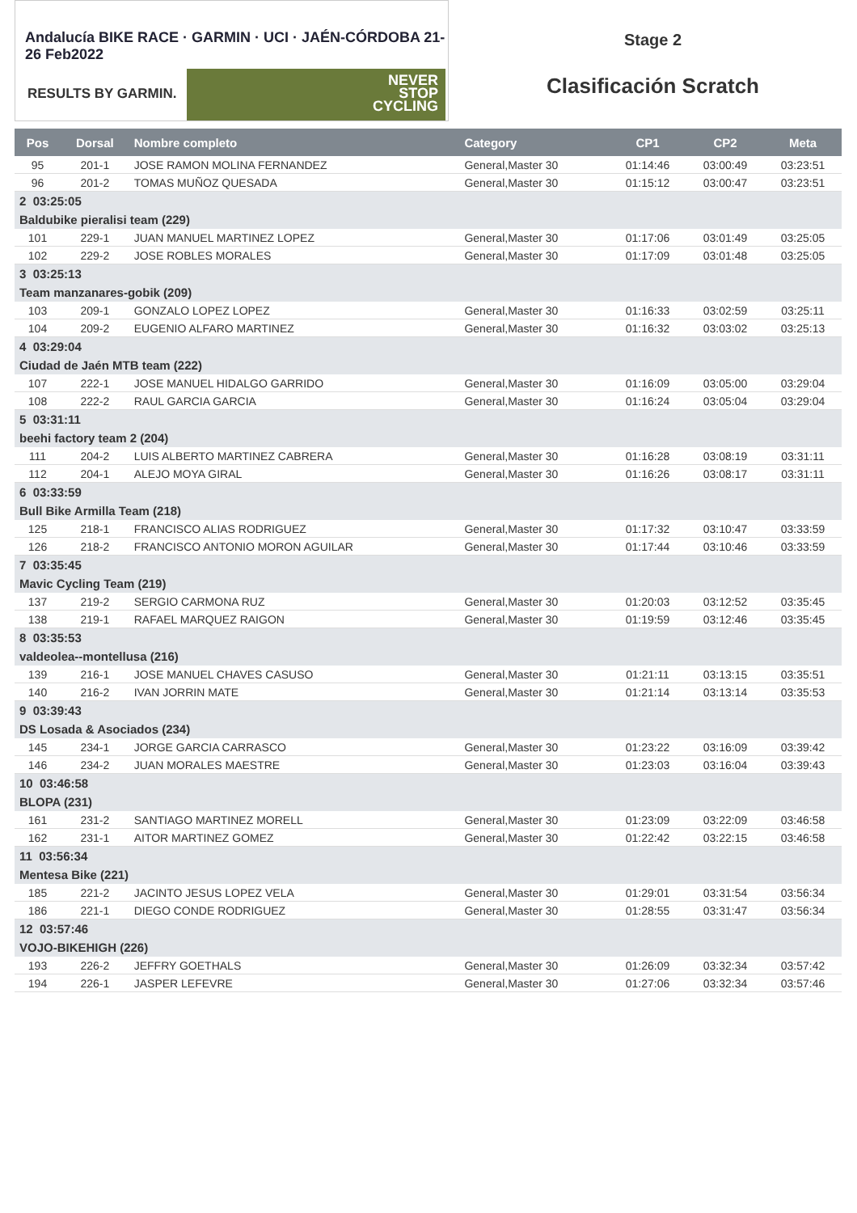Andalucía BIKE RACE · GARMIN · UCI · JAÉN-CÓRDOBA 21-26 Feb2022
RESULTS BY GARMIN.
NEVER
STOP
CYCLING
Stage 2
Clasificación Scratch
| Pos | Dorsal | Nombre completo | Category | CP1 | CP2 | Meta |
| --- | --- | --- | --- | --- | --- | --- |
| 95 | 201-1 | JOSE RAMON MOLINA FERNANDEZ | General,Master 30 | 01:14:46 | 03:00:49 | 03:23:51 |
| 96 | 201-2 | TOMAS MUÑOZ QUESADA | General,Master 30 | 01:15:12 | 03:00:47 | 03:23:51 |
| 2 03:25:05 | | | | | | |
| Baldubike pieralisi team (229) | | | | | | |
| 101 | 229-1 | JUAN MANUEL MARTINEZ LOPEZ | General,Master 30 | 01:17:06 | 03:01:49 | 03:25:05 |
| 102 | 229-2 | JOSE ROBLES MORALES | General,Master 30 | 01:17:09 | 03:01:48 | 03:25:05 |
| 3 03:25:13 | | | | | | |
| Team manzanares-gobik (209) | | | | | | |
| 103 | 209-1 | GONZALO LOPEZ LOPEZ | General,Master 30 | 01:16:33 | 03:02:59 | 03:25:11 |
| 104 | 209-2 | EUGENIO ALFARO MARTINEZ | General,Master 30 | 01:16:32 | 03:03:02 | 03:25:13 |
| 4 03:29:04 | | | | | | |
| Ciudad de Jaén MTB team (222) | | | | | | |
| 107 | 222-1 | JOSE MANUEL HIDALGO GARRIDO | General,Master 30 | 01:16:09 | 03:05:00 | 03:29:04 |
| 108 | 222-2 | RAUL GARCIA GARCIA | General,Master 30 | 01:16:24 | 03:05:04 | 03:29:04 |
| 5 03:31:11 | | | | | | |
| beehi factory team 2 (204) | | | | | | |
| 111 | 204-2 | LUIS ALBERTO MARTINEZ CABRERA | General,Master 30 | 01:16:28 | 03:08:19 | 03:31:11 |
| 112 | 204-1 | ALEJO MOYA GIRAL | General,Master 30 | 01:16:26 | 03:08:17 | 03:31:11 |
| 6 03:33:59 | | | | | | |
| Bull Bike Armilla Team (218) | | | | | | |
| 125 | 218-1 | FRANCISCO ALIAS RODRIGUEZ | General,Master 30 | 01:17:32 | 03:10:47 | 03:33:59 |
| 126 | 218-2 | FRANCISCO ANTONIO MORON AGUILAR | General,Master 30 | 01:17:44 | 03:10:46 | 03:33:59 |
| 7 03:35:45 | | | | | | |
| Mavic Cycling Team (219) | | | | | | |
| 137 | 219-2 | SERGIO CARMONA RUZ | General,Master 30 | 01:20:03 | 03:12:52 | 03:35:45 |
| 138 | 219-1 | RAFAEL MARQUEZ RAIGON | General,Master 30 | 01:19:59 | 03:12:46 | 03:35:45 |
| 8 03:35:53 | | | | | | |
| valdeolea--montellusa (216) | | | | | | |
| 139 | 216-1 | JOSE MANUEL CHAVES CASUSO | General,Master 30 | 01:21:11 | 03:13:15 | 03:35:51 |
| 140 | 216-2 | IVAN JORRIN MATE | General,Master 30 | 01:21:14 | 03:13:14 | 03:35:53 |
| 9 03:39:43 | | | | | | |
| DS Losada & Asociados (234) | | | | | | |
| 145 | 234-1 | JORGE GARCIA CARRASCO | General,Master 30 | 01:23:22 | 03:16:09 | 03:39:42 |
| 146 | 234-2 | JUAN MORALES MAESTRE | General,Master 30 | 01:23:03 | 03:16:04 | 03:39:43 |
| 10 03:46:58 | | | | | | |
| BLOPA (231) | | | | | | |
| 161 | 231-2 | SANTIAGO MARTINEZ MORELL | General,Master 30 | 01:23:09 | 03:22:09 | 03:46:58 |
| 162 | 231-1 | AITOR MARTINEZ GOMEZ | General,Master 30 | 01:22:42 | 03:22:15 | 03:46:58 |
| 11 03:56:34 | | | | | | |
| Mentesa Bike (221) | | | | | | |
| 185 | 221-2 | JACINTO JESUS LOPEZ VELA | General,Master 30 | 01:29:01 | 03:31:54 | 03:56:34 |
| 186 | 221-1 | DIEGO CONDE RODRIGUEZ | General,Master 30 | 01:28:55 | 03:31:47 | 03:56:34 |
| 12 03:57:46 | | | | | | |
| VOJO-BIKEHIGH (226) | | | | | | |
| 193 | 226-2 | JEFFRY GOETHALS | General,Master 30 | 01:26:09 | 03:32:34 | 03:57:42 |
| 194 | 226-1 | JASPER LEFEVRE | General,Master 30 | 01:27:06 | 03:32:34 | 03:57:46 |